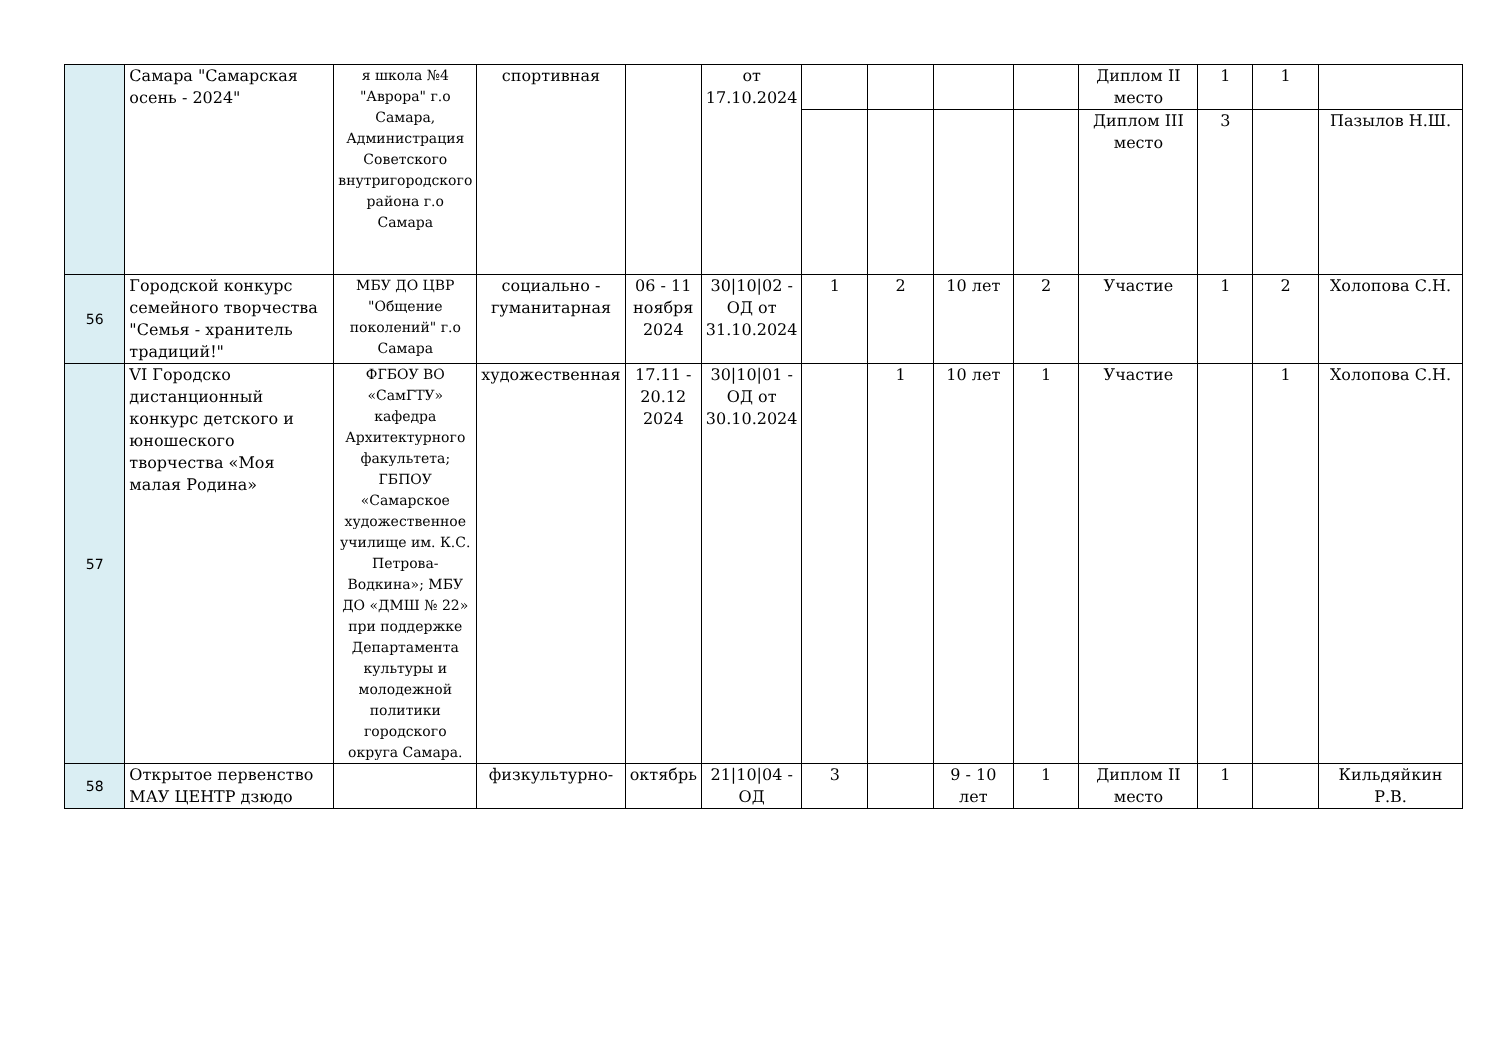| | Самара "Самарская осень - 2024" | я школа №4 "Аврора" г.о Самара, Администрация Советского внутригородского района г.о Самара | спортивная | | от 17.10.2024 | | | | | Диплом II место | 1 | 1 | |
| | | | | | | | | | | Диплом III место | 3 | | Пазылов Н.Ш. |
| 56 | Городской конкурс семейного творчества "Семья - хранитель традиций!" | МБУ ДО ЦВР "Общение поколений" г.о Самара | социально - гуманитарная | 06 - 11 ноября 2024 | 30/10/02 - ОД от 31.10.2024 | 1 | 2 | 10 лет | 2 | Участие | 1 | 2 | Холопова С.Н. |
| 57 | VI Городско дистанционный конкурс детского и юношеского творчества «Моя малая Родина» | ФГБОУ ВО «СамГТУ» кафедра Архитектурного факультета; ГБПОУ «Самарское художественное училище им. К.С. Петрова-Водкина»; МБУ ДО «ДМШ № 22» при поддержке Департамента культуры и молодежной политики городского округа Самара. | художественная | 17.11 - 20.12 2024 | 30/10/01 - ОД от 30.10.2024 | | 1 | 10 лет | 1 | Участие | | 1 | Холопова С.Н. |
| 58 | Открытое первенство МАУ ЦЕНТР дзюдо | | физкультурно- | октябрь | 21/10/04 - ОД | 3 | | 9 - 10 лет | 1 | Диплом II место | 1 | | Кильдяйкин Р.В. |